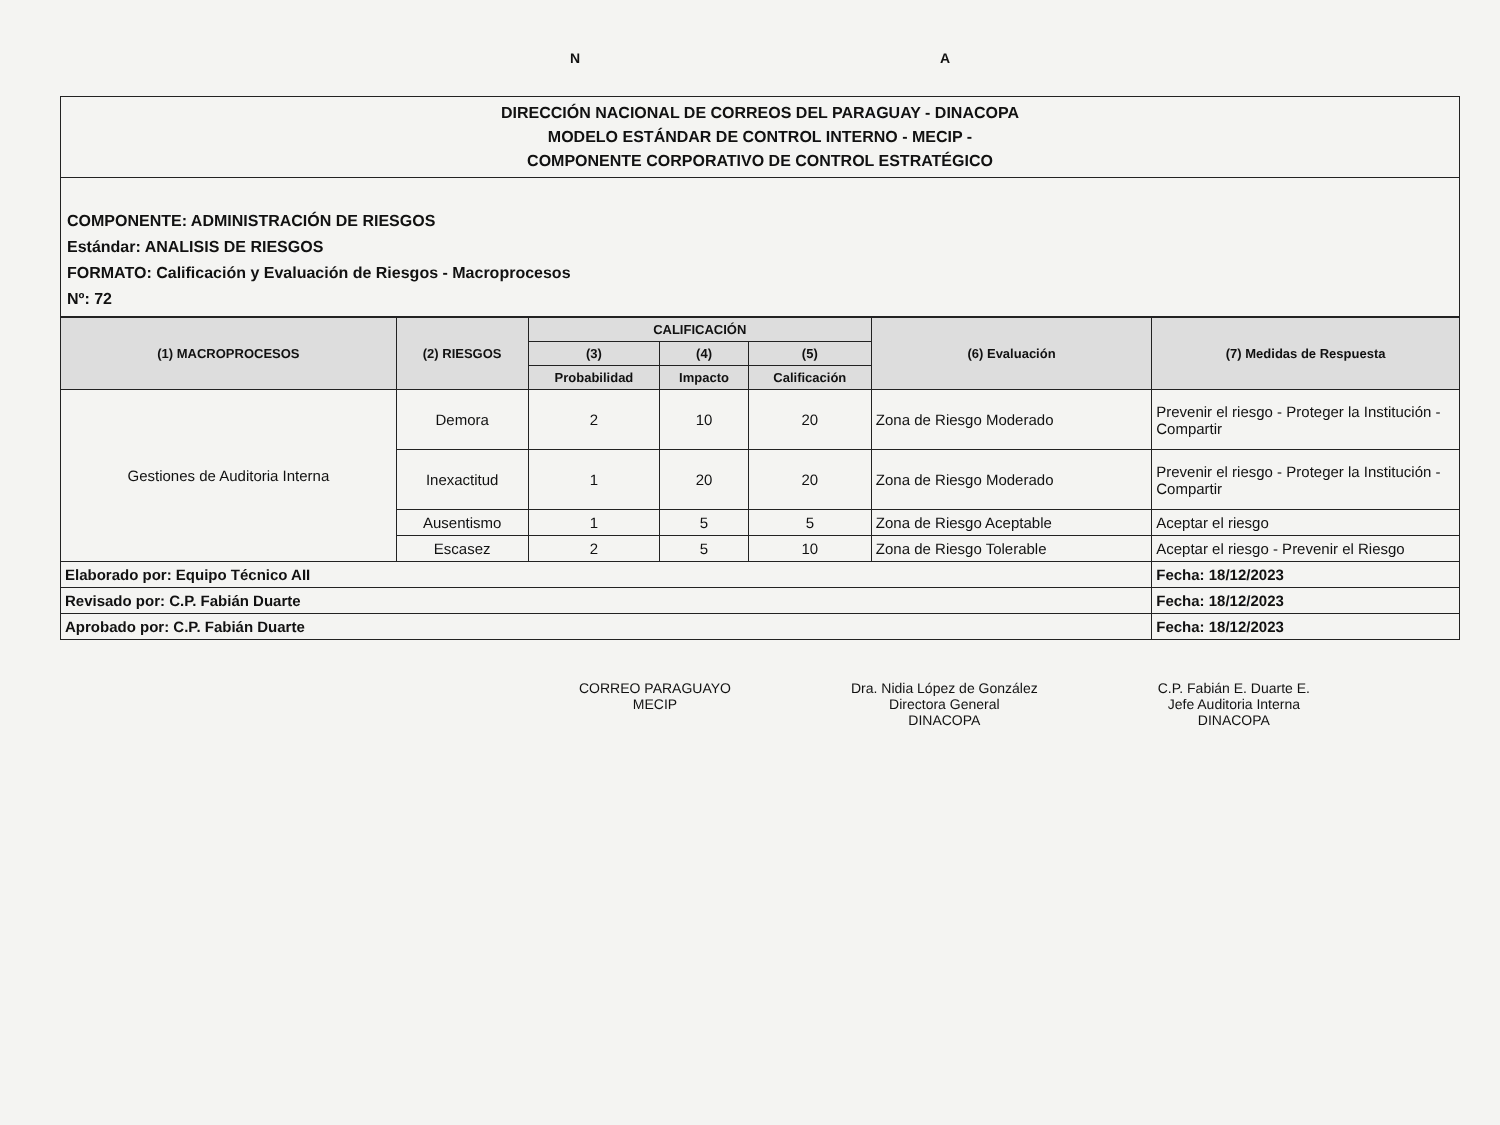N A
DIRECCIÓN NACIONAL DE CORREOS DEL PARAGUAY - DINACOPA
MODELO ESTÁNDAR DE CONTROL INTERNO - MECIP -
COMPONENTE CORPORATIVO DE CONTROL ESTRATÉGICO
COMPONENTE: ADMINISTRACIÓN DE RIESGOS
Estándar: ANALISIS DE RIESGOS
FORMATO: Calificación y Evaluación de Riesgos - Macroprocesos
Nº: 72
| (1) MACROPROCESOS | (2) RIESGOS | CALIFICACIÓN | | | (6) Evaluación | (7) Medidas de Respuesta |
| --- | --- | --- | --- | --- | --- | --- |
| | | (3) | (4) | (5) | | |
| | | Probabilidad | Impacto | Calificación | | |
| Gestiones de Auditoria Interna | Demora | 2 | 10 | 20 | Zona de Riesgo Moderado | Prevenir el riesgo - Proteger la Institución - Compartir |
| | Inexactitud | 1 | 20 | 20 | Zona de Riesgo Moderado | Prevenir el riesgo - Proteger la Institución - Compartir |
| | Ausentismo | 1 | 5 | 5 | Zona de Riesgo Aceptable | Aceptar el riesgo |
| | Escasez | 2 | 5 | 10 | Zona de Riesgo Tolerable | Aceptar el riesgo - Prevenir el Riesgo |
| Elaborado por: Equipo Técnico AII | | | | | | Fecha: 18/12/2023 |
| Revisado por: C.P. Fabián Duarte | | | | | | Fecha: 18/12/2023 |
| Aprobado por: C.P. Fabián Duarte | | | | | | Fecha: 18/12/2023 |
CORREO PARAGUAYO
MECIP
Dra. Nidia López de González
Directora General
DINACOPA
C.P. Fabián E. Duarte E.
Jefe Auditoria Interna
DINACOPA